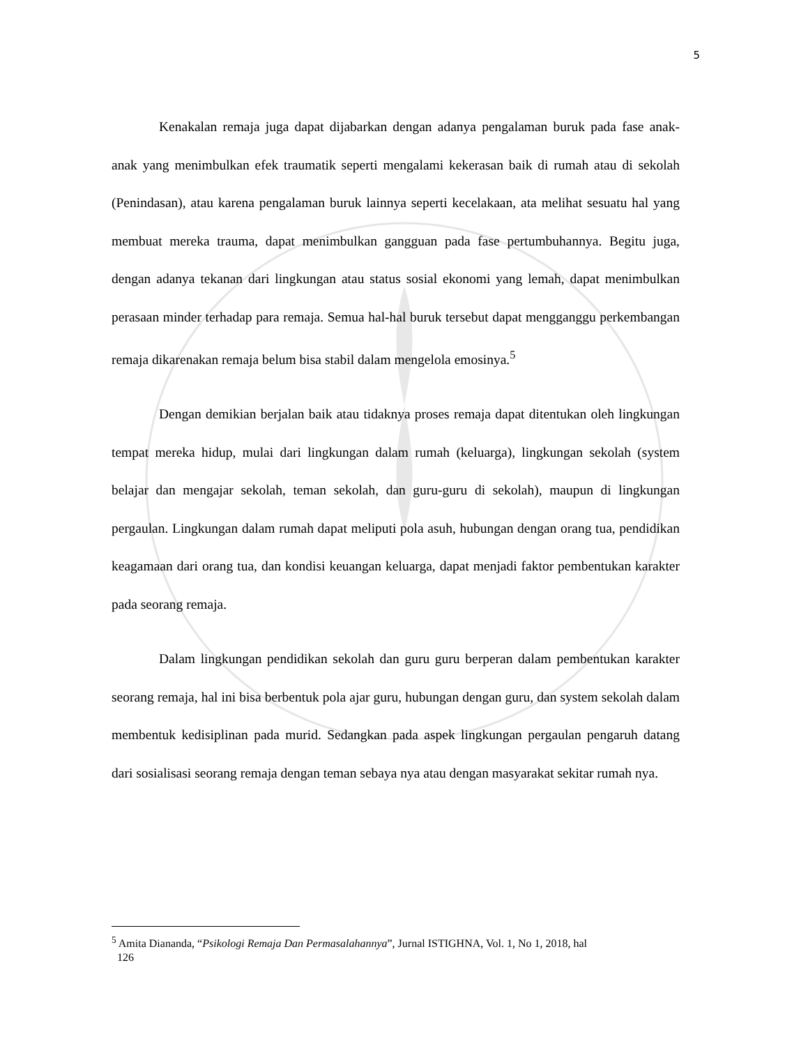5
Kenakalan remaja juga dapat dijabarkan dengan adanya pengalaman buruk pada fase anak-anak yang menimbulkan efek traumatik seperti mengalami kekerasan baik di rumah atau di sekolah (Penindasan), atau karena pengalaman buruk lainnya seperti kecelakaan, ata melihat sesuatu hal yang membuat mereka trauma, dapat menimbulkan gangguan pada fase pertumbuhannya. Begitu juga, dengan adanya tekanan dari lingkungan atau status sosial ekonomi yang lemah, dapat menimbulkan perasaan minder terhadap para remaja. Semua hal-hal buruk tersebut dapat mengganggu perkembangan remaja dikarenakan remaja belum bisa stabil dalam mengelola emosinya.<sup>5</sup>
Dengan demikian berjalan baik atau tidaknya proses remaja dapat ditentukan oleh lingkungan tempat mereka hidup, mulai dari lingkungan dalam rumah (keluarga), lingkungan sekolah (system belajar dan mengajar sekolah, teman sekolah, dan guru-guru di sekolah), maupun di lingkungan pergaulan. Lingkungan dalam rumah dapat meliputi pola asuh, hubungan dengan orang tua, pendidikan keagamaan dari orang tua, dan kondisi keuangan keluarga, dapat menjadi faktor pembentukan karakter pada seorang remaja.
Dalam lingkungan pendidikan sekolah dan guru guru berperan dalam pembentukan karakter seorang remaja, hal ini bisa berbentuk pola ajar guru, hubungan dengan guru, dan system sekolah dalam membentuk kedisiplinan pada murid. Sedangkan pada aspek lingkungan pergaulan pengaruh datang dari sosialisasi seorang remaja dengan teman sebaya nya atau dengan masyarakat sekitar rumah nya.
<sup>5</sup> Amita Diananda, “Psikologi Remaja Dan Permasalahannya”, Jurnal ISTIGHNA, Vol. 1, No 1, 2018, hal
126